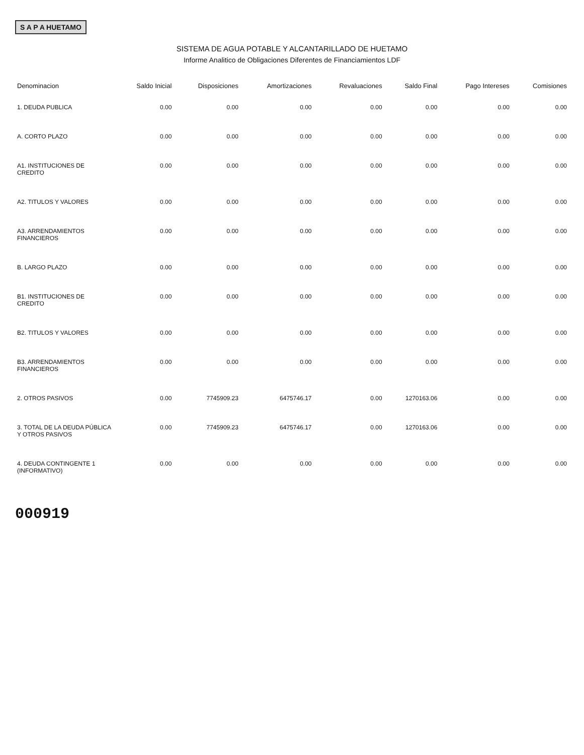S A P A HUETAMO
SISTEMA DE AGUA POTABLE Y ALCANTARILLADO DE HUETAMO
Informe Analitico de Obligaciones Diferentes de Financiamientos LDF
| Denominacion | Saldo Inicial | Disposiciones | Amortizaciones | Revaluaciones | Saldo Final | Pago Intereses | Comisiones |
| --- | --- | --- | --- | --- | --- | --- | --- |
| 1. DEUDA PUBLICA | 0.00 | 0.00 | 0.00 | 0.00 | 0.00 | 0.00 | 0.00 |
| A. CORTO PLAZO | 0.00 | 0.00 | 0.00 | 0.00 | 0.00 | 0.00 | 0.00 |
| A1. INSTITUCIONES DE CREDITO | 0.00 | 0.00 | 0.00 | 0.00 | 0.00 | 0.00 | 0.00 |
| A2. TITULOS Y VALORES | 0.00 | 0.00 | 0.00 | 0.00 | 0.00 | 0.00 | 0.00 |
| A3. ARRENDAMIENTOS FINANCIEROS | 0.00 | 0.00 | 0.00 | 0.00 | 0.00 | 0.00 | 0.00 |
| B. LARGO PLAZO | 0.00 | 0.00 | 0.00 | 0.00 | 0.00 | 0.00 | 0.00 |
| B1. INSTITUCIONES DE CREDITO | 0.00 | 0.00 | 0.00 | 0.00 | 0.00 | 0.00 | 0.00 |
| B2. TITULOS Y VALORES | 0.00 | 0.00 | 0.00 | 0.00 | 0.00 | 0.00 | 0.00 |
| B3. ARRENDAMIENTOS FINANCIEROS | 0.00 | 0.00 | 0.00 | 0.00 | 0.00 | 0.00 | 0.00 |
| 2. OTROS PASIVOS | 0.00 | 7745909.23 | 6475746.17 | 0.00 | 1270163.06 | 0.00 | 0.00 |
| 3. TOTAL DE LA DEUDA PÚBLICA Y OTROS PASIVOS | 0.00 | 7745909.23 | 6475746.17 | 0.00 | 1270163.06 | 0.00 | 0.00 |
| 4. DEUDA CONTINGENTE 1 (INFORMATIVO) | 0.00 | 0.00 | 0.00 | 0.00 | 0.00 | 0.00 | 0.00 |
000919